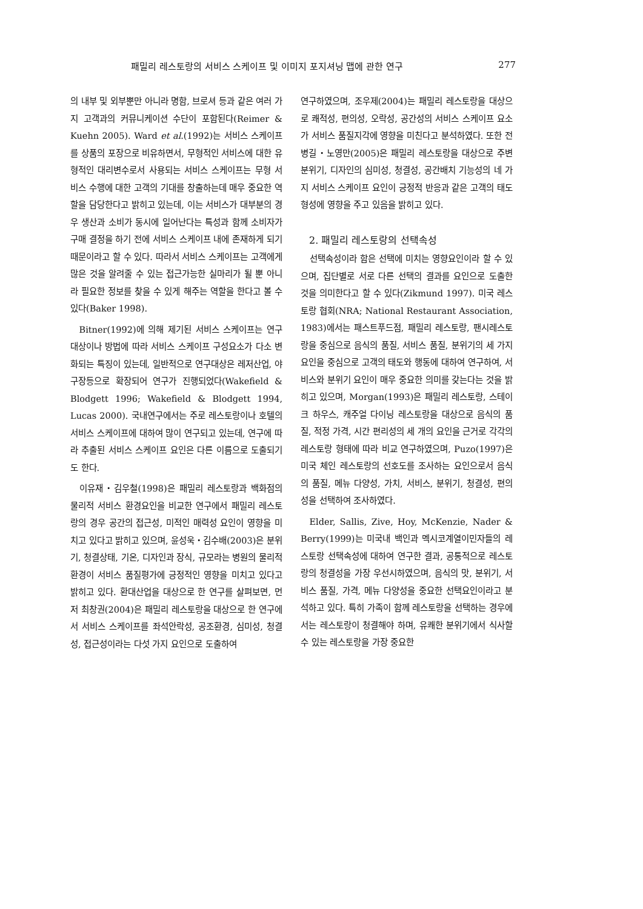패밀리 레스토랑의 서비스 스케이프 및 이미지 포지셔닝 맵에 관한 연구 277
의 내부 및 외부뿐만 아니라 명함, 브로셔 등과 같은 여러 가지 고객과의 커뮤니케이션 수단이 포함된다(Reimer & Kuehn 2005). Ward et al.(1992)는 서비스 스케이프를 상품의 포장으로 비유하면서, 무형적인 서비스에 대한 유형적인 대리변수로서 사용되는 서비스 스케이프는 무형 서비스 수행에 대한 고객의 기대를 창출하는데 매우 중요한 역할을 담당한다고 밝히고 있는데, 이는 서비스가 대부분의 경우 생산과 소비가 동시에 일어난다는 특성과 함께 소비자가 구매 결정을 하기 전에 서비스 스케이프 내에 존재하게 되기 때문이라고 할 수 있다. 따라서 서비스 스케이프는 고객에게 많은 것을 알려줄 수 있는 접근가능한 실마리가 될 뿐 아니라 필요한 정보를 찾을 수 있게 해주는 역할을 한다고 볼 수 있다(Baker 1998).
Bitner(1992)에 의해 제기된 서비스 스케이프는 연구 대상이나 방법에 따라 서비스 스케이프 구성요소가 다소 변화되는 특징이 있는데, 일반적으로 연구대상은 레저산업, 야구장등으로 확장되어 연구가 진행되었다(Wakefield & Blodgett 1996; Wakefield & Blodgett 1994, Lucas 2000). 국내연구에서는 주로 레스토랑이나 호텔의 서비스 스케이프에 대하여 많이 연구되고 있는데, 연구에 따라 추출된 서비스 스케이프 요인은 다른 이름으로 도출되기도 한다.
이유재・김우철(1998)은 패밀리 레스토랑과 백화점의 물리적 서비스 환경요인을 비교한 연구에서 패밀리 레스토랑의 경우 공간의 접근성, 미적인 매력성 요인이 영향을 미치고 있다고 밝히고 있으며, 윤성욱・김수배(2003)은 분위기, 청결상태, 기온, 디자인과 장식, 규모라는 병원의 물리적 환경이 서비스 품질평가에 긍정적인 영향을 미치고 있다고 밝히고 있다. 환대산업을 대상으로 한 연구를 살펴보면, 먼저 최창권(2004)은 패밀리 레스토랑을 대상으로 한 연구에서 서비스 스케이프를 좌석안락성, 공조환경, 심미성, 청결성, 접근성이라는 다섯 가지 요인으로 도출하여
연구하였으며, 조우제(2004)는 패밀리 레스토랑을 대상으로 쾌적성, 편의성, 오락성, 공간성의 서비스 스케이프 요소가 서비스 품질지각에 영향을 미친다고 분석하였다. 또한 전병길・노영만(2005)은 패밀리 레스토랑을 대상으로 주변 분위기, 디자인의 심미성, 청결성, 공간배치 기능성의 네 가지 서비스 스케이프 요인이 긍정적 반응과 같은 고객의 태도형성에 영향을 주고 있음을 밝히고 있다.
2. 패밀리 레스토랑의 선택속성
선택속성이라 함은 선택에 미치는 영향요인이라 할 수 있으며, 집단별로 서로 다른 선택의 결과를 요인으로 도출한 것을 의미한다고 할 수 있다(Zikmund 1997). 미국 레스토랑 협회(NRA; National Restaurant Association, 1983)에서는 패스트푸드점, 패밀리 레스토랑, 팬시레스토랑을 중심으로 음식의 품질, 서비스 품질, 분위기의 세 가지 요인을 중심으로 고객의 태도와 행동에 대하여 연구하여, 서비스와 분위기 요인이 매우 중요한 의미를 갖는다는 것을 밝히고 있으며, Morgan(1993)은 패밀리 레스토랑, 스테이크 하우스, 캐주얼 다이닝 레스토랑을 대상으로 음식의 품질, 적정 가격, 시간 편리성의 세 개의 요인을 근거로 각각의 레스토랑 형태에 따라 비교 연구하였으며, Puzo(1997)은 미국 체인 레스토랑의 선호도를 조사하는 요인으로서 음식의 품질, 메뉴 다양성, 가치, 서비스, 분위기, 청결성, 편의성을 선택하여 조사하였다.
Elder, Sallis, Zive, Hoy, McKenzie, Nader & Berry(1999)는 미국내 백인과 멕시코계열이민자들의 레스토랑 선택속성에 대하여 연구한 결과, 공통적으로 레스토랑의 청결성을 가장 우선시하였으며, 음식의 맛, 분위기, 서비스 품질, 가격, 메뉴 다양성을 중요한 선택요인이라고 분석하고 있다. 특히 가족이 함께 레스토랑을 선택하는 경우에서는 레스토랑이 청결해야 하며, 유쾌한 분위기에서 식사할 수 있는 레스토랑을 가장 중요한